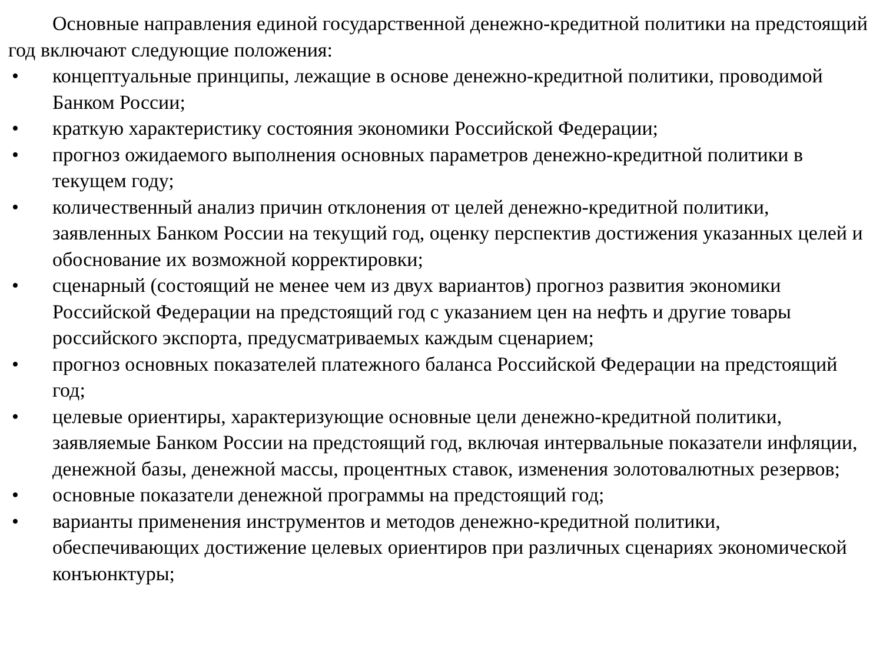Основные направления единой государственной денежно-кредитной политики на предстоящий год включают следующие положения:
• концептуальные принципы, лежащие в основе денежно-кредитной политики, проводимой Банком России;
• краткую характеристику состояния экономики Российской Федерации;
• прогноз ожидаемого выполнения основных параметров денежно-кредитной политики в текущем году;
• количественный анализ причин отклонения от целей денежно-кредитной политики, заявленных Банком России на текущий год, оценку перспектив достижения указанных целей и обоснование их возможной корректировки;
• сценарный (состоящий не менее чем из двух вариантов) прогноз развития экономики Российской Федерации на предстоящий год с указанием цен на нефть и другие товары российского экспорта, предусматриваемых каждым сценарием;
• прогноз основных показателей платежного баланса Российской Федерации на предстоящий год;
• целевые ориентиры, характеризующие основные цели денежно-кредитной политики, заявляемые Банком России на предстоящий год, включая интервальные показатели инфляции, денежной базы, денежной массы, процентных ставок, изменения золотовалютных резервов;
• основные показатели денежной программы на предстоящий год;
• варианты применения инструментов и методов денежно-кредитной политики, обеспечивающих достижение целевых ориентиров при различных сценариях экономической конъюнктуры;